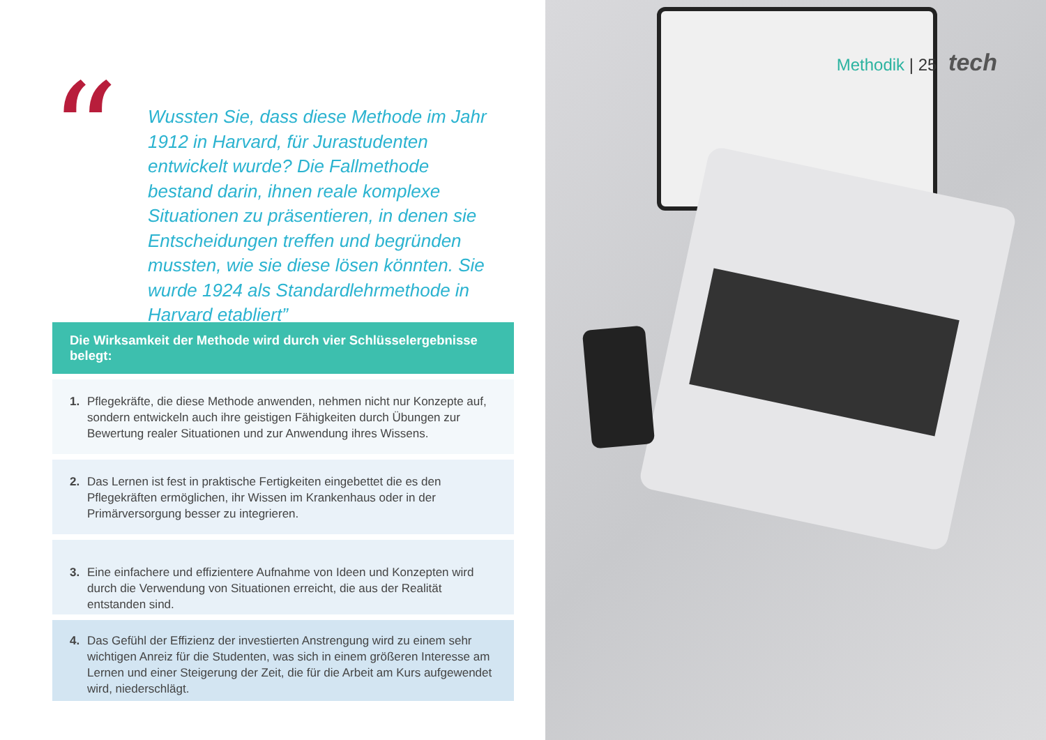“
Wussten Sie, dass diese Methode im Jahr 1912 in Harvard, für Jurastudenten entwickelt wurde? Die Fallmethode bestand darin, ihnen reale komplexe Situationen zu präsentieren, in denen sie Entscheidungen treffen und begründen mussten, wie sie diese lösen könnten. Sie wurde 1924 als Standardlehrmethode in Harvard etabliert”
Die Wirksamkeit der Methode wird durch vier Schlüsselergebnisse belegt:
1. Pflegekräfte, die diese Methode anwenden, nehmen nicht nur Konzepte auf, sondern entwickeln auch ihre geistigen Fähigkeiten durch Übungen zur Bewertung realer Situationen und zur Anwendung ihres Wissens.
2. Das Lernen ist fest in praktische Fertigkeiten eingebettet die es den Pflegekräften ermöglichen, ihr Wissen im Krankenhaus oder in der Primärversorgung besser zu integrieren.
3. Eine einfachere und effizientere Aufnahme von Ideen und Konzepten wird durch die Verwendung von Situationen erreicht, die aus der Realität entstanden sind.
4. Das Gefühl der Effizienz der investierten Anstrengung wird zu einem sehr wichtigen Anreiz für die Studenten, was sich in einem größeren Interesse am Lernen und einer Steigerung der Zeit, die für die Arbeit am Kurs aufgewendet wird, niederschlägt.
Methodik | 25 tech